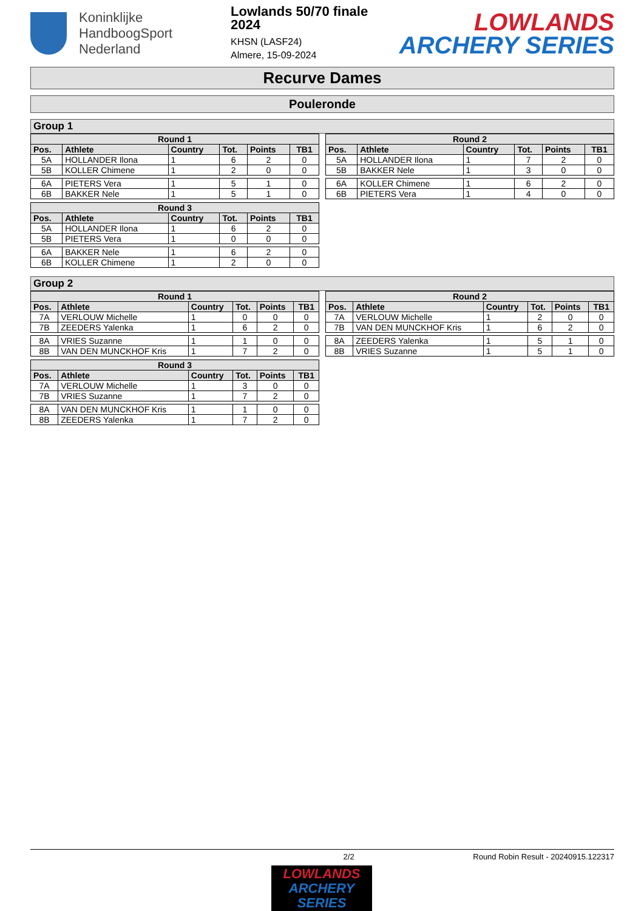Koninklijke
HandboogSport
Nederland
Lowlands 50/70 finale 2024
KHSN (LASF24)
Almere, 15-09-2024
LOWLANDS
ARCHERY SERIES
Recurve Dames
Pouleronde
Group 1
| Round 1 | | | | | |
| --- | --- | --- | --- | --- | --- |
| Pos. | Athlete | Country | Tot. | Points | TB1 |
| 5A | HOLLANDER Ilona | 1 | 6 | 2 | 0 |
| 5B | KOLLER Chimene | 1 | 2 | 0 | 0 |
| 6A | PIETERS Vera | 1 | 5 | 1 | 0 |
| 6B | BAKKER Nele | 1 | 5 | 1 | 0 |
| Round 2 | | | | | |
| --- | --- | --- | --- | --- | --- |
| Pos. | Athlete | Country | Tot. | Points | TB1 |
| 5A | HOLLANDER Ilona | 1 | 7 | 2 | 0 |
| 5B | BAKKER Nele | 1 | 3 | 0 | 0 |
| 6A | KOLLER Chimene | 1 | 6 | 2 | 0 |
| 6B | PIETERS Vera | 1 | 4 | 0 | 0 |
| Round 3 | | | | | |
| --- | --- | --- | --- | --- | --- |
| Pos. | Athlete | Country | Tot. | Points | TB1 |
| 5A | HOLLANDER Ilona | 1 | 6 | 2 | 0 |
| 5B | PIETERS Vera | 1 | 0 | 0 | 0 |
| 6A | BAKKER Nele | 1 | 6 | 2 | 0 |
| 6B | KOLLER Chimene | 1 | 2 | 0 | 0 |
Group 2
| Round 1 | | | | | |
| --- | --- | --- | --- | --- | --- |
| Pos. | Athlete | Country | Tot. | Points | TB1 |
| 7A | VERLOUW Michelle | 1 | 0 | 0 | 0 |
| 7B | ZEEDERS Yalenka | 1 | 6 | 2 | 0 |
| 8A | VRIES Suzanne | 1 | 1 | 0 | 0 |
| 8B | VAN DEN MUNCKHOF Kris | 1 | 7 | 2 | 0 |
| Round 2 | | | | | |
| --- | --- | --- | --- | --- | --- |
| Pos. | Athlete | Country | Tot. | Points | TB1 |
| 7A | VERLOUW Michelle | 1 | 2 | 0 | 0 |
| 7B | VAN DEN MUNCKHOF Kris | 1 | 6 | 2 | 0 |
| 8A | ZEEDERS Yalenka | 1 | 5 | 1 | 0 |
| 8B | VRIES Suzanne | 1 | 5 | 1 | 0 |
| Round 3 | | | | | |
| --- | --- | --- | --- | --- | --- |
| Pos. | Athlete | Country | Tot. | Points | TB1 |
| 7A | VERLOUW Michelle | 1 | 3 | 0 | 0 |
| 7B | VRIES Suzanne | 1 | 7 | 2 | 0 |
| 8A | VAN DEN MUNCKHOF Kris | 1 | 1 | 0 | 0 |
| 8B | ZEEDERS Yalenka | 1 | 7 | 2 | 0 |
2/2 Round Robin Result - 20240915.122317
LOWLANDS
ARCHERY SERIES